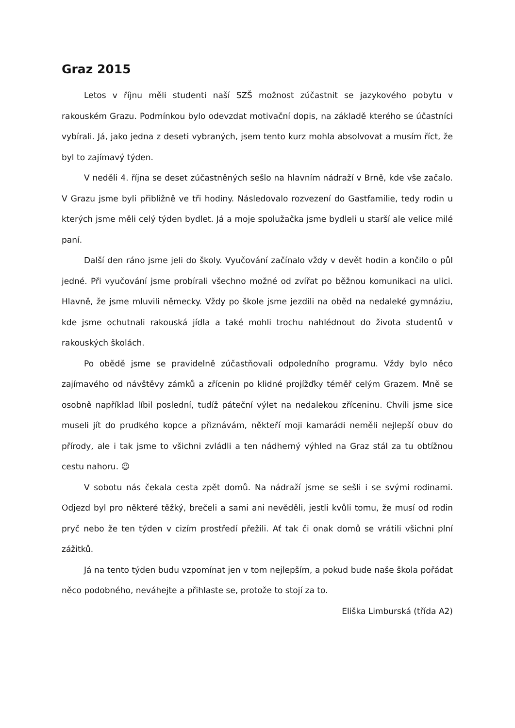Graz 2015
Letos v říjnu měli studenti naší SZŠ možnost zúčastnit se jazykového pobytu v rakouském Grazu. Podmínkou bylo odevzdat motivační dopis, na základě kterého se účastníci vybírali. Já, jako jedna z deseti vybraných, jsem tento kurz mohla absolvovat a musím říct, že byl to zajímavý týden.
V neděli 4. října se deset zúčastněných sešlo na hlavním nádraží v Brně, kde vše začalo. V Grazu jsme byli přibližně ve tři hodiny. Následovalo rozvezení do Gastfamilie, tedy rodin u kterých jsme měli celý týden bydlet. Já a moje spolužačka jsme bydleli u starší ale velice milé paní.
Další den ráno jsme jeli do školy. Vyučování začínalo vždy v devět hodin a končilo o půl jedné. Při vyučování jsme probírali všechno možné od zvířat po běžnou komunikaci na ulici. Hlavně, že jsme mluvili německy. Vždy po škole jsme jezdili na oběd na nedaleké gymnáziu, kde jsme ochutnali rakouská jídla a také mohli trochu nahlédnout do života studentů v rakouských školách.
Po obědě jsme se pravidelně zúčastňovali odpoledního programu. Vždy bylo něco zajímavého od návštěvy zámků a zřícenin po klidné projížďky téměř celým Grazem. Mně se osobně například líbil poslední, tudíž páteční výlet na nedalekou zříceninu. Chvíli jsme sice museli jít do prudkého kopce a přiznávám, někteří moji kamarádi neměli nejlepší obuv do přírody, ale i tak jsme to všichni zvládli a ten nádherný výhled na Graz stál za tu obtížnou cestu nahoru. ☺
V sobotu nás čekala cesta zpět domů. Na nádraží jsme se sešli i se svými rodinami. Odjezd byl pro některé těžký, brečeli a sami ani nevěděli, jestli kvůli tomu, že musí od rodin pryč nebo že ten týden v cizím prostředí přežili. Ať tak či onak domů se vrátili všichni plní zážitků.
Já na tento týden budu vzpomínat jen v tom nejlepším, a pokud bude naše škola pořádat něco podobného, neváhejte a přihlaste se, protože to stojí za to.
Eliška Limburská (třída A2)